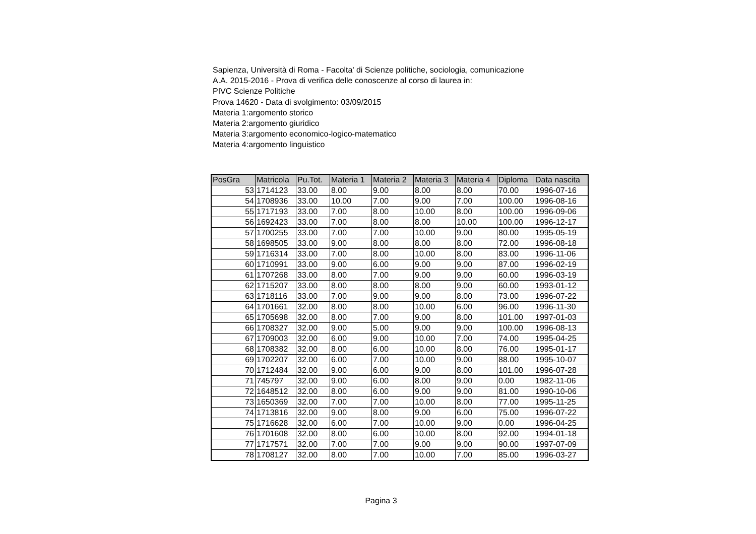Sapienza, Università di Roma - Facolta' di Scienze politiche, sociologia, comunicazione
A.A. 2015-2016 - Prova di verifica delle conoscenze al corso di laurea in:
PIVC Scienze Politiche
Prova 14620 - Data di svolgimento: 03/09/2015
Materia 1:argomento storico
Materia 2:argomento giuridico
Materia 3:argomento economico-logico-matematico
Materia 4:argomento linguistico
| PosGra | Matricola | Pu.Tot. | Materia 1 | Materia 2 | Materia 3 | Materia 4 | Diploma | Data nascita |
| --- | --- | --- | --- | --- | --- | --- | --- | --- |
| 53 | 1714123 | 33.00 | 8.00 | 9.00 | 8.00 | 8.00 | 70.00 | 1996-07-16 |
| 54 | 1708936 | 33.00 | 10.00 | 7.00 | 9.00 | 7.00 | 100.00 | 1996-08-16 |
| 55 | 1717193 | 33.00 | 7.00 | 8.00 | 10.00 | 8.00 | 100.00 | 1996-09-06 |
| 56 | 1692423 | 33.00 | 7.00 | 8.00 | 8.00 | 10.00 | 100.00 | 1996-12-17 |
| 57 | 1700255 | 33.00 | 7.00 | 7.00 | 10.00 | 9.00 | 80.00 | 1995-05-19 |
| 58 | 1698505 | 33.00 | 9.00 | 8.00 | 8.00 | 8.00 | 72.00 | 1996-08-18 |
| 59 | 1716314 | 33.00 | 7.00 | 8.00 | 10.00 | 8.00 | 83.00 | 1996-11-06 |
| 60 | 1710991 | 33.00 | 9.00 | 6.00 | 9.00 | 9.00 | 87.00 | 1996-02-19 |
| 61 | 1707268 | 33.00 | 8.00 | 7.00 | 9.00 | 9.00 | 60.00 | 1996-03-19 |
| 62 | 1715207 | 33.00 | 8.00 | 8.00 | 8.00 | 9.00 | 60.00 | 1993-01-12 |
| 63 | 1718116 | 33.00 | 7.00 | 9.00 | 9.00 | 8.00 | 73.00 | 1996-07-22 |
| 64 | 1701661 | 32.00 | 8.00 | 8.00 | 10.00 | 6.00 | 96.00 | 1996-11-30 |
| 65 | 1705698 | 32.00 | 8.00 | 7.00 | 9.00 | 8.00 | 101.00 | 1997-01-03 |
| 66 | 1708327 | 32.00 | 9.00 | 5.00 | 9.00 | 9.00 | 100.00 | 1996-08-13 |
| 67 | 1709003 | 32.00 | 6.00 | 9.00 | 10.00 | 7.00 | 74.00 | 1995-04-25 |
| 68 | 1708382 | 32.00 | 8.00 | 6.00 | 10.00 | 8.00 | 76.00 | 1995-01-17 |
| 69 | 1702207 | 32.00 | 6.00 | 7.00 | 10.00 | 9.00 | 88.00 | 1995-10-07 |
| 70 | 1712484 | 32.00 | 9.00 | 6.00 | 9.00 | 8.00 | 101.00 | 1996-07-28 |
| 71 | 745797 | 32.00 | 9.00 | 6.00 | 8.00 | 9.00 | 0.00 | 1982-11-06 |
| 72 | 1648512 | 32.00 | 8.00 | 6.00 | 9.00 | 9.00 | 81.00 | 1990-10-06 |
| 73 | 1650369 | 32.00 | 7.00 | 7.00 | 10.00 | 8.00 | 77.00 | 1995-11-25 |
| 74 | 1713816 | 32.00 | 9.00 | 8.00 | 9.00 | 6.00 | 75.00 | 1996-07-22 |
| 75 | 1716628 | 32.00 | 6.00 | 7.00 | 10.00 | 9.00 | 0.00 | 1996-04-25 |
| 76 | 1701608 | 32.00 | 8.00 | 6.00 | 10.00 | 8.00 | 92.00 | 1994-01-18 |
| 77 | 1717571 | 32.00 | 7.00 | 7.00 | 9.00 | 9.00 | 90.00 | 1997-07-09 |
| 78 | 1708127 | 32.00 | 8.00 | 7.00 | 10.00 | 7.00 | 85.00 | 1996-03-27 |
Pagina 3